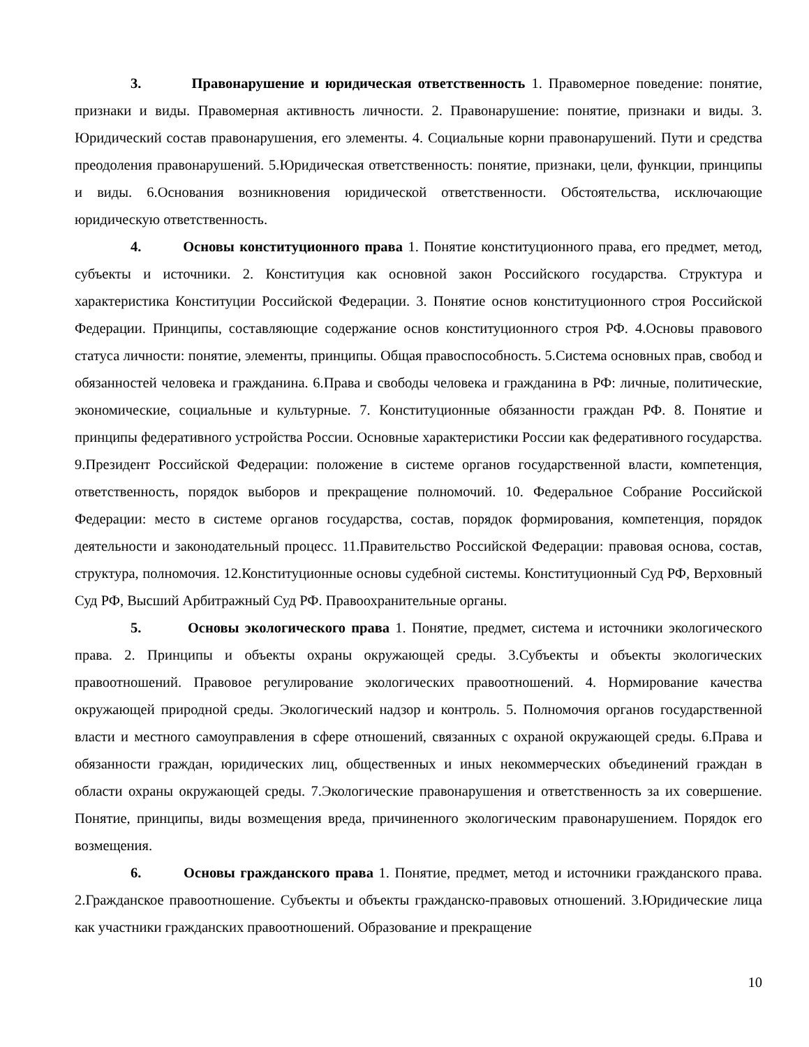3. Правонарушение и юридическая ответственность 1. Правомерное поведение: понятие, признаки и виды. Правомерная активность личности. 2. Правонарушение: понятие, признаки и виды. 3. Юридический состав правонарушения, его элементы. 4. Социальные корни правонарушений. Пути и средства преодоления правонарушений. 5.Юридическая ответственность: понятие, признаки, цели, функции, принципы и виды. 6.Основания возникновения юридической ответственности. Обстоятельства, исключающие юридическую ответственность.
4. Основы конституционного права 1. Понятие конституционного права, его предмет, метод, субъекты и источники. 2. Конституция как основной закон Российского государства. Структура и характеристика Конституции Российской Федерации. 3. Понятие основ конституционного строя Российской Федерации. Принципы, составляющие содержание основ конституционного строя РФ. 4.Основы правового статуса личности: понятие, элементы, принципы. Общая правоспособность. 5.Система основных прав, свобод и обязанностей человека и гражданина. 6.Права и свободы человека и гражданина в РФ: личные, политические, экономические, социальные и культурные. 7. Конституционные обязанности граждан РФ. 8. Понятие и принципы федеративного устройства России. Основные характеристики России как федеративного государства. 9.Президент Российской Федерации: положение в системе органов государственной власти, компетенция, ответственность, порядок выборов и прекращение полномочий. 10. Федеральное Собрание Российской Федерации: место в системе органов государства, состав, порядок формирования, компетенция, порядок деятельности и законодательный процесс. 11.Правительство Российской Федерации: правовая основа, состав, структура, полномочия. 12.Конституционные основы судебной системы. Конституционный Суд РФ, Верховный Суд РФ, Высший Арбитражный Суд РФ. Правоохранительные органы.
5. Основы экологического права 1. Понятие, предмет, система и источники экологического права. 2. Принципы и объекты охраны окружающей среды. 3.Субъекты и объекты экологических правоотношений. Правовое регулирование экологических правоотношений. 4. Нормирование качества окружающей природной среды. Экологический надзор и контроль. 5. Полномочия органов государственной власти и местного самоуправления в сфере отношений, связанных с охраной окружающей среды. 6.Права и обязанности граждан, юридических лиц, общественных и иных некоммерческих объединений граждан в области охраны окружающей среды. 7.Экологические правонарушения и ответственность за их совершение. Понятие, принципы, виды возмещения вреда, причиненного экологическим правонарушением. Порядок его возмещения.
6. Основы гражданского права 1. Понятие, предмет, метод и источники гражданского права. 2.Гражданское правоотношение. Субъекты и объекты гражданско-правовых отношений. 3.Юридические лица как участники гражданских правоотношений. Образование и прекращение
10